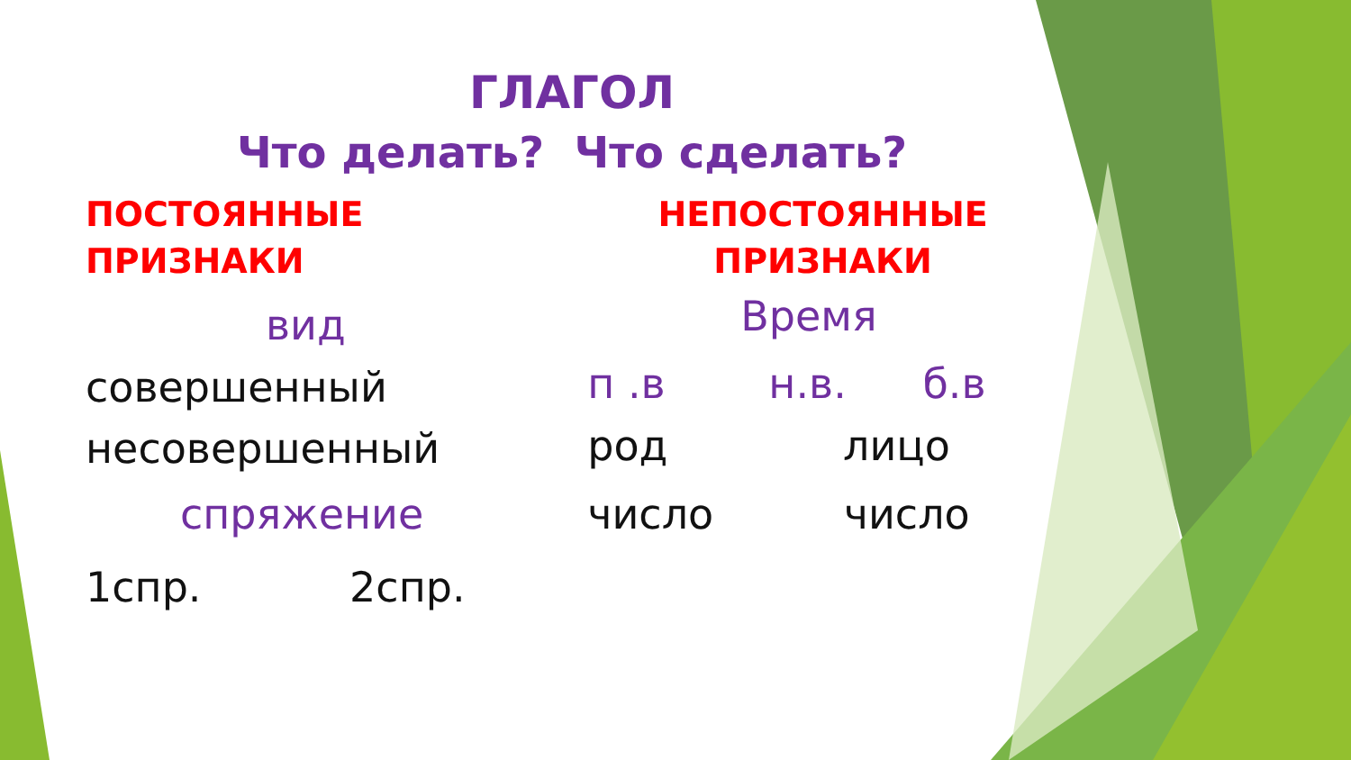ГЛАГОЛ
Что делать? Что сделать?
ПОСТОЯННЫЕ
ПРИЗНАКИ
вид
совершенный
несовершенный
спряжение
1спр. 2спр.
НЕПОСТОЯННЫЕ
ПРИЗНАКИ
Время
п .в н.в. б.в
род лицо
число число